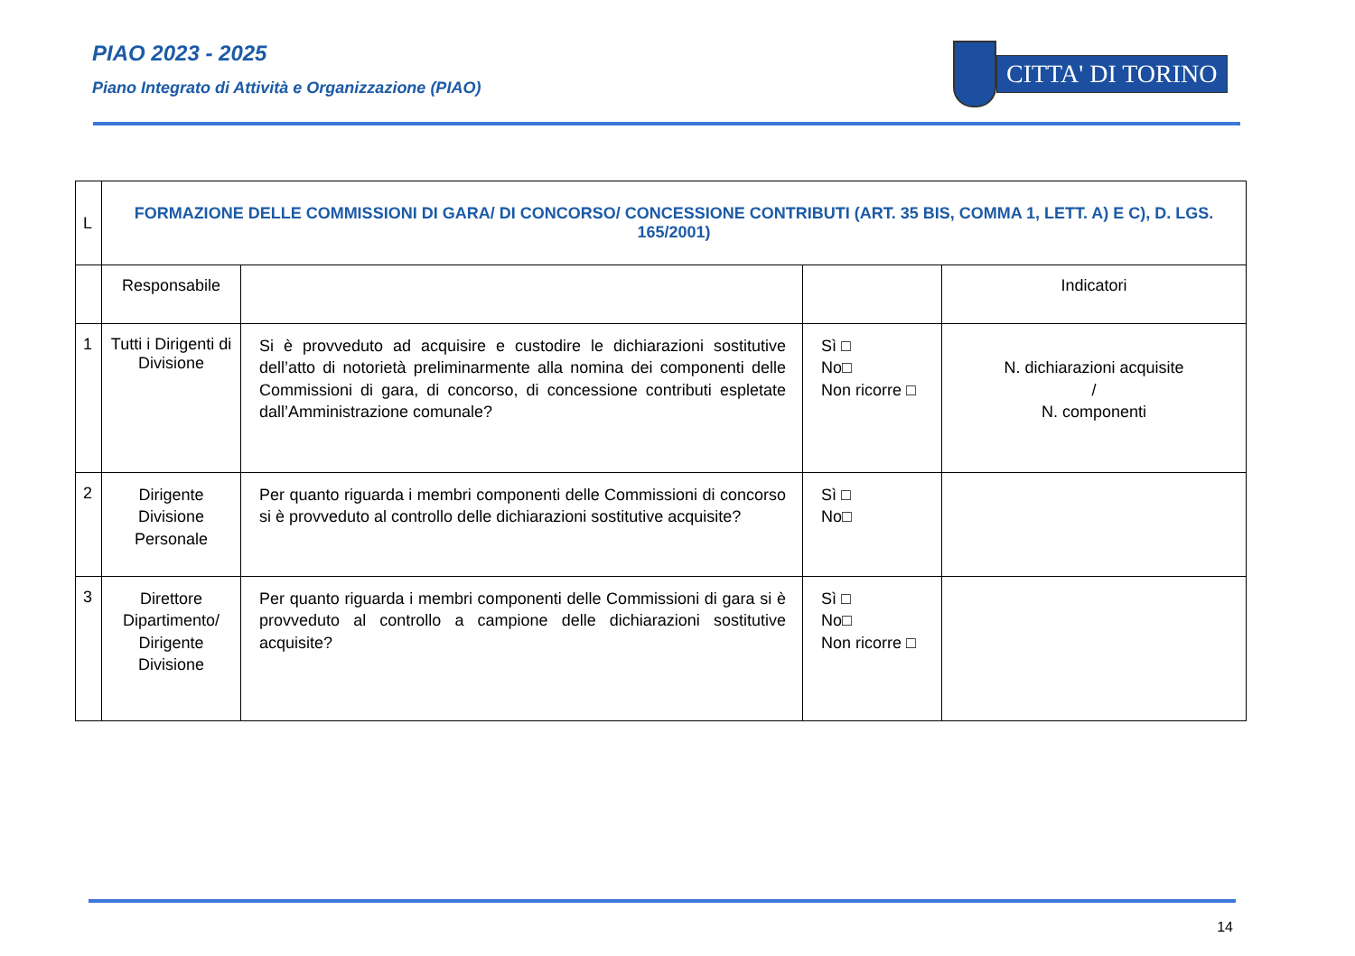PIAO 2023 - 2025
Piano Integrato di Attività e Organizzazione (PIAO)
CITTA' DI TORINO
| L | FORMAZIONE DELLE COMMISSIONI DI GARA/ DI CONCORSO/ CONCESSIONE CONTRIBUTI (ART. 35 BIS, COMMA 1, LETT. A) E C), D. LGS. 165/2001) | | | |
| | Responsabile | | | Indicatori |
| 1 | Tutti i Dirigenti di Divisione | Si è provveduto ad acquisire e custodire le dichiarazioni sostitutive dell’atto di notorietà preliminarmente alla nomina dei componenti delle Commissioni di gara, di concorso, di concessione contributi espletate dall’Amministrazione comunale? | Sì □ No□ Non ricorre □ | N. dichiarazioni acquisite / N. componenti |
| 2 | Dirigente Divisione Personale | Per quanto riguarda i membri componenti delle Commissioni di concorso si è provveduto al controllo delle dichiarazioni sostitutive acquisite? | Sì □ No□ | |
| 3 | Direttore Dipartimento/ Dirigente Divisione | Per quanto riguarda i membri componenti delle Commissioni di gara si è provveduto al controllo a campione delle dichiarazioni sostitutive acquisite? | Sì □ No□ Non ricorre □ | |
14